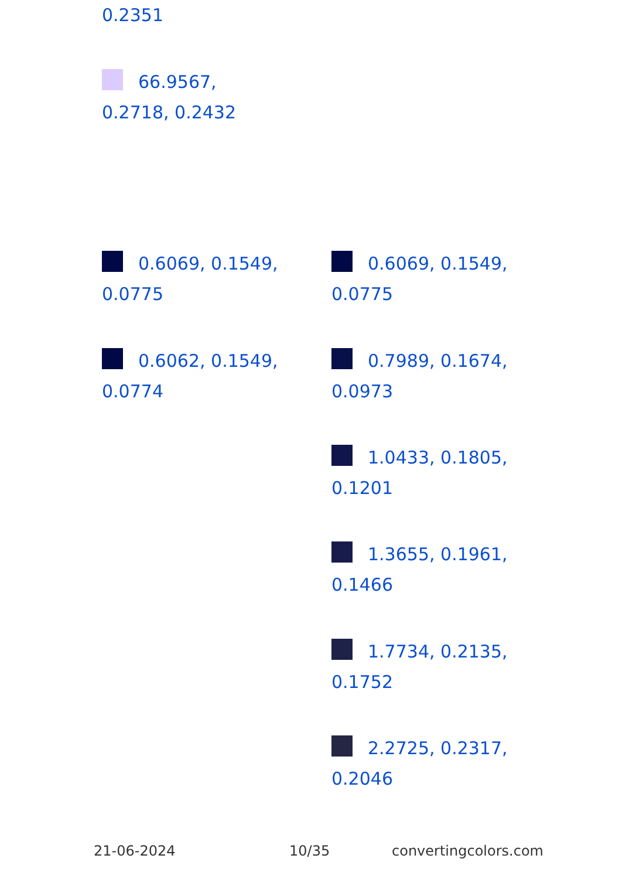0.2351
66.9567, 0.2718, 0.2432
0.6069, 0.1549, 0.0775
0.6062, 0.1549, 0.0774
0.6069, 0.1549, 0.0775
0.7989, 0.1674, 0.0973
1.0433, 0.1805, 0.1201
1.3655, 0.1961, 0.1466
1.7734, 0.2135, 0.1752
2.2725, 0.2317, 0.2046
21-06-2024 10/35 convertingcolors.com